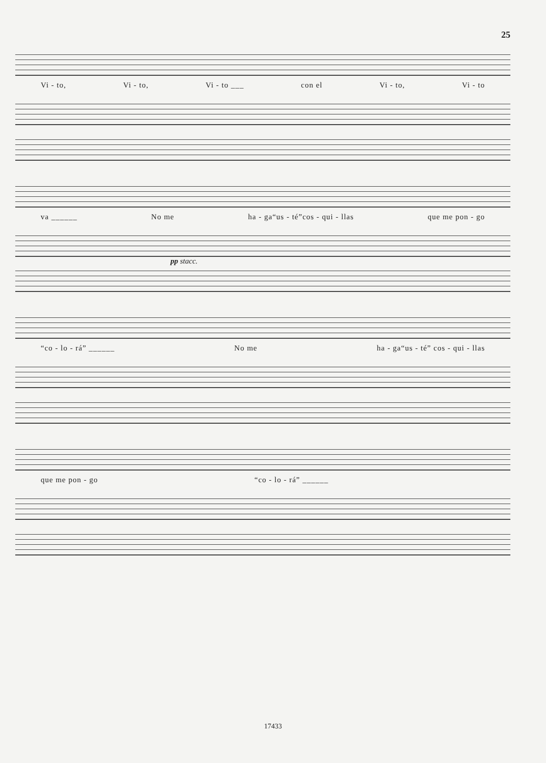25
Vi - to, Vi - to, Vi - to ___ con el Vi - to, Vi - to
va ______ No me ha - ga“us - té”cos - qui - llas que me pon - go
pp stacc.
“co - lo - rá” ______ No me ha - ga“us - té” cos - qui - llas
que me pon - go “co - lo - rá” ______
17433